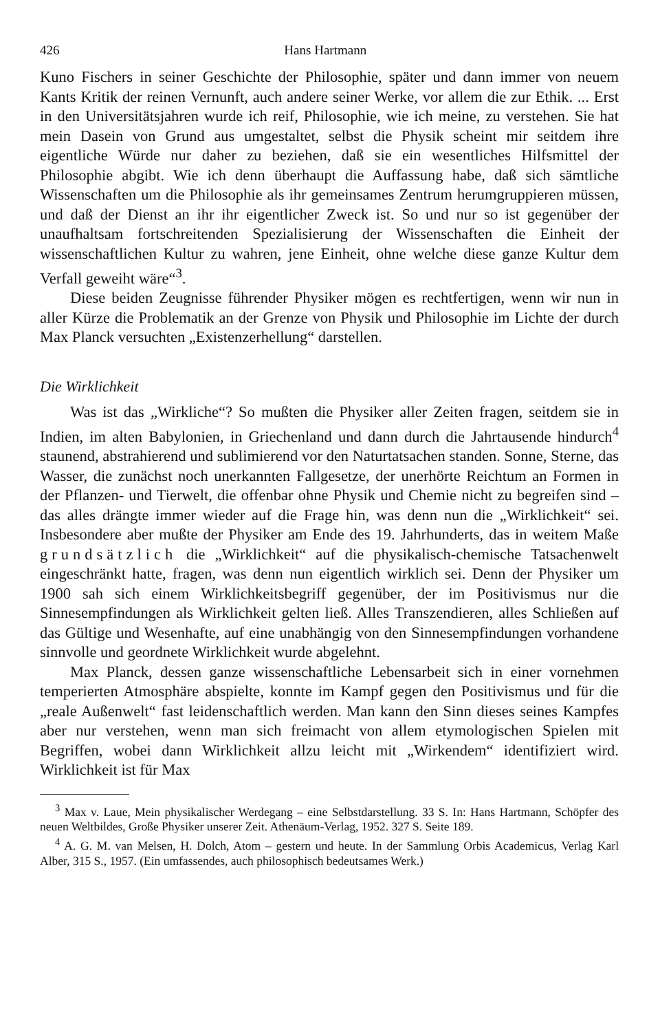426 Hans Hartmann
Kuno Fischers in seiner Geschichte der Philosophie, später und dann immer von neuem Kants Kritik der reinen Vernunft, auch andere seiner Werke, vor allem die zur Ethik. ... Erst in den Universitätsjahren wurde ich reif, Philosophie, wie ich meine, zu verstehen. Sie hat mein Dasein von Grund aus umgestaltet, selbst die Physik scheint mir seitdem ihre eigentliche Würde nur daher zu beziehen, daß sie ein wesentliches Hilfsmittel der Philosophie abgibt. Wie ich denn überhaupt die Auffassung habe, daß sich sämtliche Wissenschaften um die Philosophie als ihr gemeinsames Zentrum herumgruppieren müssen, und daß der Dienst an ihr ihr eigentlicher Zweck ist. So und nur so ist gegenüber der unaufhaltsam fortschreitenden Spezialisierung der Wissenschaften die Einheit der wissenschaftlichen Kultur zu wahren, jene Einheit, ohne welche diese ganze Kultur dem Verfall geweiht wäre“<sup>3</sup>.
Diese beiden Zeugnisse führender Physiker mögen es rechtfertigen, wenn wir nun in aller Kürze die Problematik an der Grenze von Physik und Philosophie im Lichte der durch Max Planck versuchten „Existenzerhellung“ darstellen.
Die Wirklichkeit
Was ist das „Wirkliche“? So mußten die Physiker aller Zeiten fragen, seitdem sie in Indien, im alten Babylonien, in Griechenland und dann durch die Jahrtausende hindurch<sup>4</sup> staunend, abstrahierend und sublimierend vor den Naturtatsachen standen. Sonne, Sterne, das Wasser, die zunächst noch unerkannten Fallgesetze, der unerhörte Reichtum an Formen in der Pflanzen- und Tierwelt, die offenbar ohne Physik und Chemie nicht zu begreifen sind – das alles drängte immer wieder auf die Frage hin, was denn nun die „Wirklichkeit“ sei. Insbesondere aber mußte der Physiker am Ende des 19. Jahrhunderts, das in weitem Maße grundsätzlich die „Wirklichkeit“ auf die physikalisch-chemische Tatsachenwelt eingeschränkt hatte, fragen, was denn nun eigentlich wirklich sei. Denn der Physiker um 1900 sah sich einem Wirklichkeitsbegriff gegenüber, der im Positivismus nur die Sinnesempfindungen als Wirklichkeit gelten ließ. Alles Transzendieren, alles Schließen auf das Gültige und Wesenhafte, auf eine unabhängig von den Sinnesempfindungen vorhandene sinnvolle und geordnete Wirklichkeit wurde abgelehnt.
Max Planck, dessen ganze wissenschaftliche Lebensarbeit sich in einer vornehmen temperierten Atmosphäre abspielte, konnte im Kampf gegen den Positivismus und für die „reale Außenwelt“ fast leidenschaftlich werden. Man kann den Sinn dieses seines Kampfes aber nur verstehen, wenn man sich freimacht von allem etymologischen Spielen mit Begriffen, wobei dann Wirklichkeit allzu leicht mit „Wirkendem“ identifiziert wird. Wirklichkeit ist für Max
<sup>3</sup> Max v. Laue, Mein physikalischer Werdegang – eine Selbstdarstellung. 33 S. In: Hans Hartmann, Schöpfer des neuen Weltbildes, Große Physiker unserer Zeit. Athenäum-Verlag, 1952. 327 S. Seite 189.
<sup>4</sup> A. G. M. van Melsen, H. Dolch, Atom – gestern und heute. In der Sammlung Orbis Academicus, Verlag Karl Alber, 315 S., 1957. (Ein umfassendes, auch philosophisch bedeutsames Werk.)